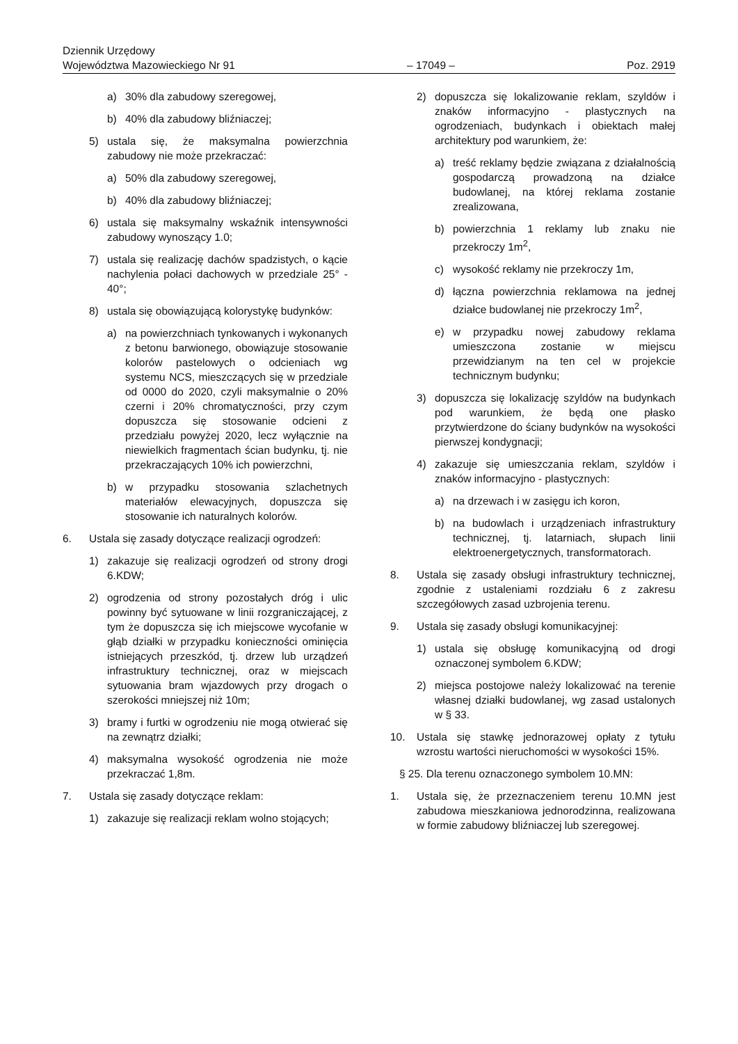Dziennik Urzędowy
Województwa Mazowieckiego Nr 91
– 17049 –
Poz. 2919
a) 30% dla zabudowy szeregowej,
b) 40% dla zabudowy bliźniaczej;
5) ustala się, że maksymalna powierzchnia zabudowy nie może przekraczać:
a) 50% dla zabudowy szeregowej,
b) 40% dla zabudowy bliźniaczej;
6) ustala się maksymalny wskaźnik intensywności zabudowy wynoszący 1.0;
7) ustala się realizację dachów spadzistych, o kącie nachylenia połaci dachowych w przedziale 25° - 40°;
8) ustala się obowiązującą kolorystykę budynków:
a) na powierzchniach tynkowanych i wykonanych z betonu barwionego, obowiązuje stosowanie kolorów pastelowych o odcieniach wg systemu NCS, mieszczących się w przedziale od 0000 do 2020, czyli maksymalnie o 20% czerni i 20% chromatyczności, przy czym dopuszcza się stosowanie odcieni z przedziału powyżej 2020, lecz wyłącznie na niewielkich fragmentach ścian budynku, tj. nie przekraczających 10% ich powierzchni,
b) w przypadku stosowania szlachetnych materiałów elewacyjnych, dopuszcza się stosowanie ich naturalnych kolorów.
6. Ustala się zasady dotyczące realizacji ogrodzeń:
1) zakazuje się realizacji ogrodzeń od strony drogi 6.KDW;
2) ogrodzenia od strony pozostałych dróg i ulic powinny być sytuowane w linii rozgraniczającej, z tym że dopuszcza się ich miejscowe wycofanie w głąb działki w przypadku konieczności ominięcia istniejących przeszkód, tj. drzew lub urządzeń infrastruktury technicznej, oraz w miejscach sytuowania bram wjazdowych przy drogach o szerokości mniejszej niż 10m;
3) bramy i furtki w ogrodzeniu nie mogą otwierać się na zewnątrz działki;
4) maksymalna wysokość ogrodzenia nie może przekraczać 1,8m.
7. Ustala się zasady dotyczące reklam:
1) zakazuje się realizacji reklam wolno stojących;
2) dopuszcza się lokalizowanie reklam, szyldów i znaków informacyjno - plastycznych na ogrodzeniach, budynkach i obiektach małej architektury pod warunkiem, że:
a) treść reklamy będzie związana z działalnością gospodarczą prowadzoną na działce budowlanej, na której reklama zostanie zrealizowana,
b) powierzchnia 1 reklamy lub znaku nie przekroczy 1m<sup>2</sup>,
c) wysokość reklamy nie przekroczy 1m,
d) łączna powierzchnia reklamowa na jednej działce budowlanej nie przekroczy 1m<sup>2</sup>,
e) w przypadku nowej zabudowy reklama umieszczona zostanie w miejscu przewidzianym na ten cel w projekcie technicznym budynku;
3) dopuszcza się lokalizację szyldów na budynkach pod warunkiem, że będą one płasko przytwierdzone do ściany budynków na wysokości pierwszej kondygnacji;
4) zakazuje się umieszczania reklam, szyldów i znaków informacyjno - plastycznych:
a) na drzewach i w zasięgu ich koron,
b) na budowlach i urządzeniach infrastruktury technicznej, tj. latarniach, słupach linii elektroenergetycznych, transformatorach.
8. Ustala się zasady obsługi infrastruktury technicznej, zgodnie z ustaleniami rozdziału 6 z zakresu szczegółowych zasad uzbrojenia terenu.
9. Ustala się zasady obsługi komunikacyjnej:
1) ustala się obsługę komunikacyjną od drogi oznaczonej symbolem 6.KDW;
2) miejsca postojowe należy lokalizować na terenie własnej działki budowlanej, wg zasad ustalonych w § 33.
10. Ustala się stawkę jednorazowej opłaty z tytułu wzrostu wartości nieruchomości w wysokości 15%.
§ 25. Dla terenu oznaczonego symbolem 10.MN:
1. Ustala się, że przeznaczeniem terenu 10.MN jest zabudowa mieszkaniowa jednorodzinna, realizowana w formie zabudowy bliźniaczej lub szeregowej.